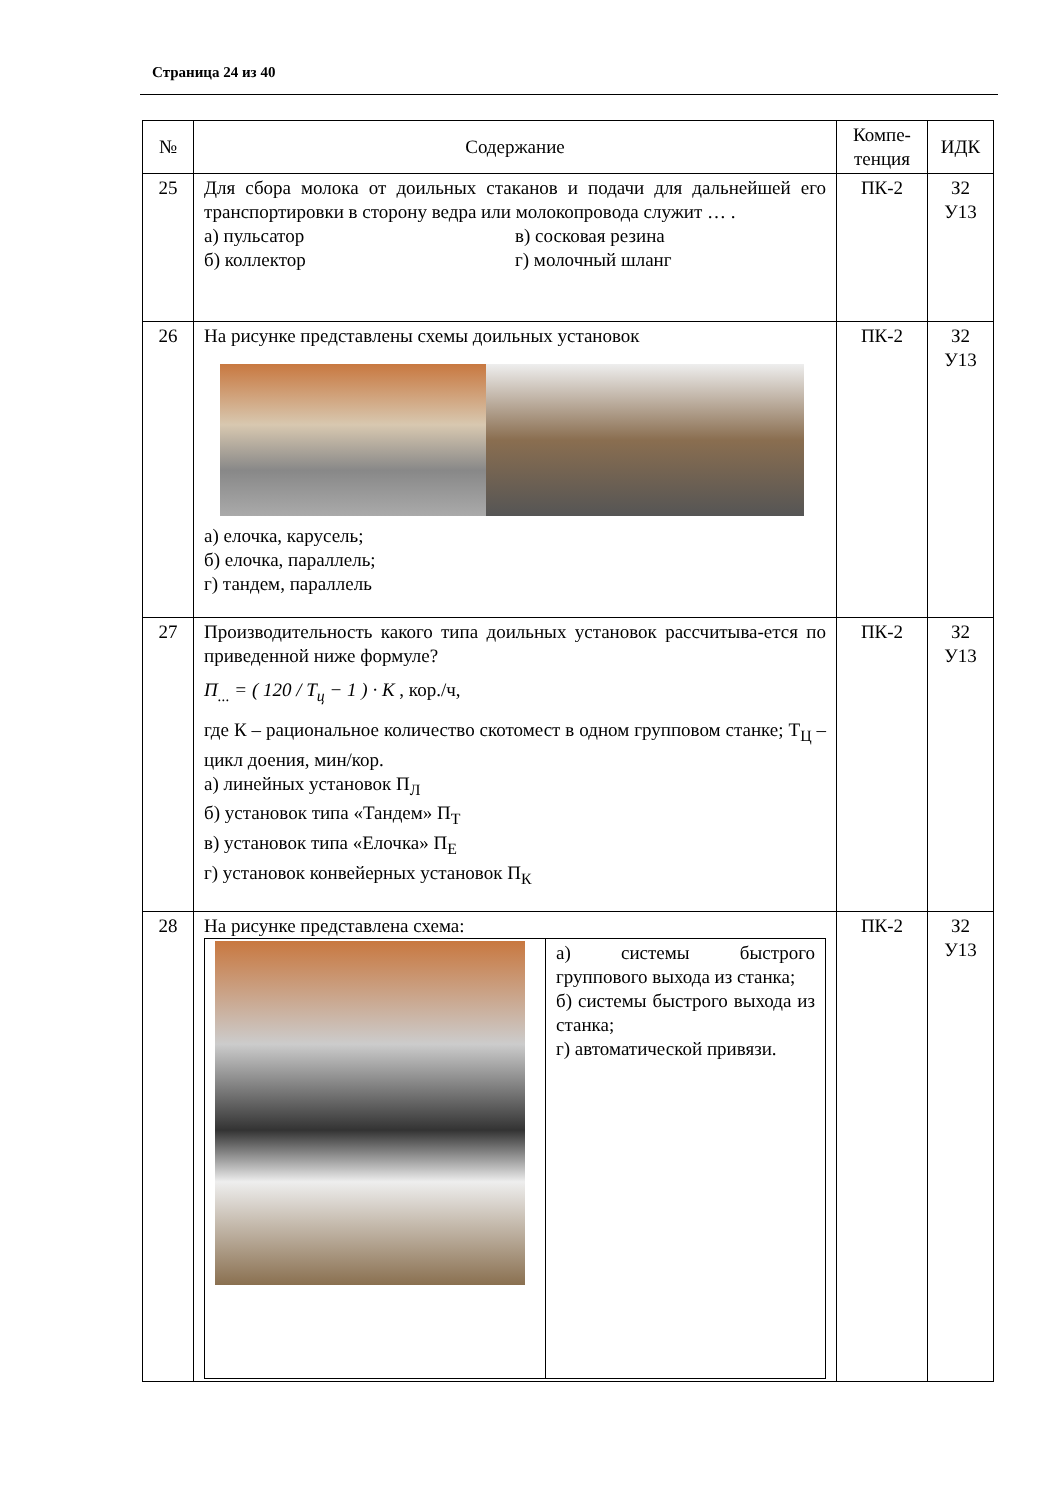Страница 24 из 40
| № | Содержание | Компе- тенция | ИДК |
| --- | --- | --- | --- |
| 25 | Для сбора молока от доильных стаканов и подачи для дальнейшей его транспортировки в сторону ведра или молокопровода служит … . а) пульсатор б) коллектор в) сосковая резина г) молочный шланг | ПК-2 | З2 У13 |
| 26 | На рисунке представлены схемы доильных установок а) елочка, карусель; б) елочка, параллель; г) тандем, параллель | ПК-2 | З2 У13 |
| 27 | Производительность какого типа доильных установок рассчитыва-ется по приведенной ниже формуле? П<sub>...</sub> = ( 120 / T<sub>ц</sub> − 1 ) · K , кор./ч, где К – рациональное количество скотомест в одном групповом станке; Т<sub>Ц</sub> – цикл доения, мин/кор. а) линейных установок П<sub>Л</sub> б) установок типа «Тандем» П<sub>Т</sub> в) установок типа «Елочка» П<sub>Е</sub> г) установок конвейерных установок П<sub>К</sub> | ПК-2 | З2 У13 |
| 28 | На рисунке представлена схема: / / а) системы быстрого группового выхода из станка; б) системы быстрого выхода из станка; г) автоматической привязи. / | ПК-2 | З2 У13 |